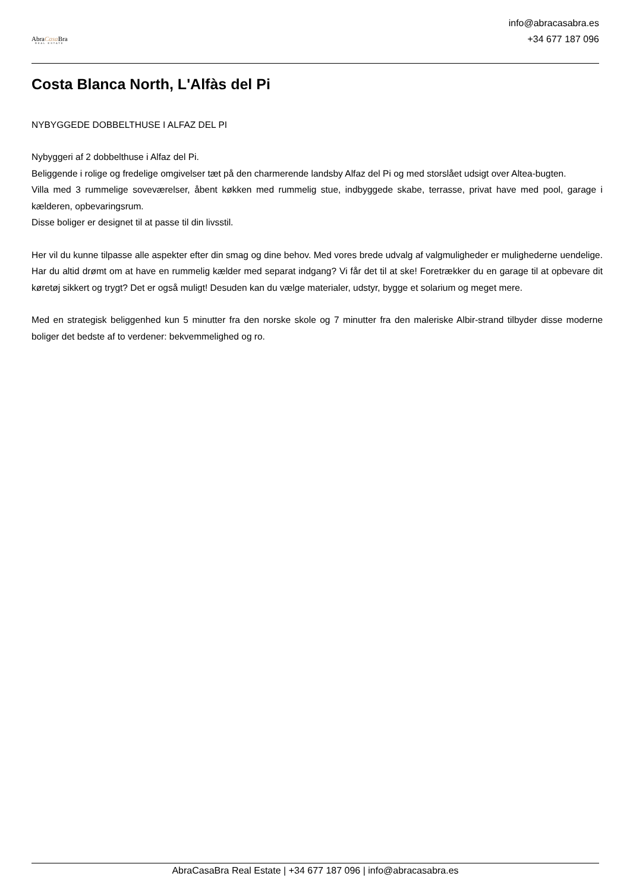AbraCasa Bra
REAL ESTATE
info@abracasabra.es
+34 677 187 096
Costa Blanca North, L'Alfàs del Pi
NYBYGGEDE DOBBELTHUSE I ALFAZ DEL PI
Nybyggeri af 2 dobbelthuse i Alfaz del Pi.
Beliggende i rolige og fredelige omgivelser tæt på den charmerende landsby Alfaz del Pi og med storslået udsigt over Altea-bugten.
Villa med 3 rummelige soveværelser, åbent køkken med rummelig stue, indbyggede skabe, terrasse, privat have med pool, garage i kælderen, opbevaringsrum.
Disse boliger er designet til at passe til din livsstil.
Her vil du kunne tilpasse alle aspekter efter din smag og dine behov. Med vores brede udvalg af valgmuligheder er mulighederne uendelige. Har du altid drømt om at have en rummelig kælder med separat indgang? Vi får det til at ske! Foretrækker du en garage til at opbevare dit køretøj sikkert og trygt? Det er også muligt! Desuden kan du vælge materialer, udstyr, bygge et solarium og meget mere.
Med en strategisk beliggenhed kun 5 minutter fra den norske skole og 7 minutter fra den maleriske Albir-strand tilbyder disse moderne boliger det bedste af to verdener: bekvemmelighed og ro.
AbraCasaBra Real Estate | +34 677 187 096 | info@abracasabra.es